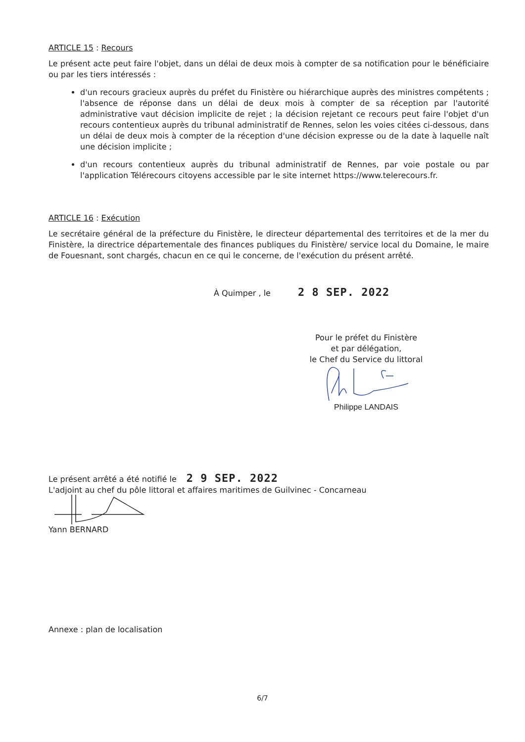ARTICLE 15 : Recours
Le présent acte peut faire l'objet, dans un délai de deux mois à compter de sa notification pour le bénéficiaire ou par les tiers intéressés :
d'un recours gracieux auprès du préfet du Finistère ou hiérarchique auprès des ministres compétents ; l'absence de réponse dans un délai de deux mois à compter de sa réception par l'autorité administrative vaut décision implicite de rejet ; la décision rejetant ce recours peut faire l'objet d'un recours contentieux auprès du tribunal administratif de Rennes, selon les voies citées ci-dessous, dans un délai de deux mois à compter de la réception d'une décision expresse ou de la date à laquelle naît une décision implicite ;
d'un recours contentieux auprès du tribunal administratif de Rennes, par voie postale ou par l'application Télérecours citoyens accessible par le site internet https://www.telerecours.fr.
ARTICLE 16 : Exécution
Le secrétaire général de la préfecture du Finistère, le directeur départemental des territoires et de la mer du Finistère, la directrice départementale des finances publiques du Finistère/ service local du Domaine, le maire de Fouesnant, sont chargés, chacun en ce qui le concerne, de l'exécution du présent arrêté.
À Quimper , le 2 8 SEP. 2022
Pour le préfet du Finistère
et par délégation,
le Chef du Service du littoral
Philippe LANDAIS
Le présent arrêté a été notifié le 2 9 SEP. 2022
L'adjoint au chef du pôle littoral et affaires maritimes de Guilvinec - Concarneau
Yann BERNARD
Annexe : plan de localisation
6/7